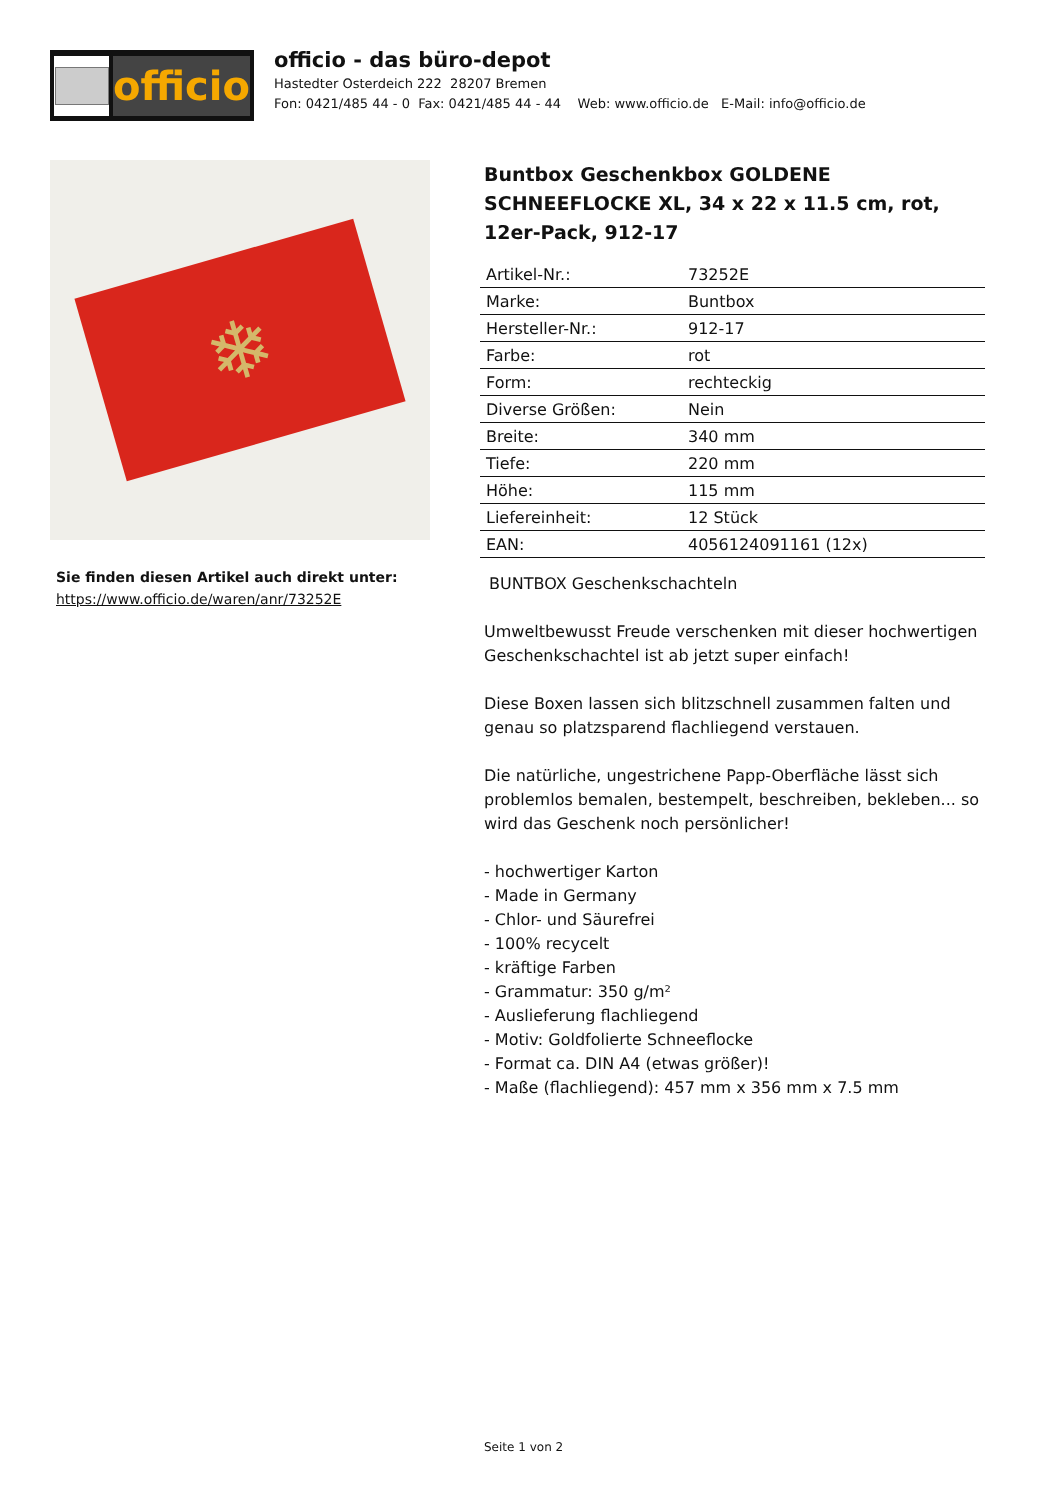officio
officio - das büro-depot
Hastedter Osterdeich 222 28207 Bremen
Fon: 0421/485 44 - 0 Fax: 0421/485 44 - 44 Web: www.officio.de E-Mail: info@officio.de
❄
Sie finden diesen Artikel auch direkt unter:
https://www.officio.de/waren/anr/73252E
Buntbox Geschenkbox GOLDENE SCHNEEFLOCKE XL, 34 x 22 x 11.5 cm, rot, 12er-Pack, 912-17
| Artikel-Nr.: | 73252E |
| Marke: | Buntbox |
| Hersteller-Nr.: | 912-17 |
| Farbe: | rot |
| Form: | rechteckig |
| Diverse Größen: | Nein |
| Breite: | 340 mm |
| Tiefe: | 220 mm |
| Höhe: | 115 mm |
| Liefereinheit: | 12 Stück |
| EAN: | 4056124091161 (12x) |
BUNTBOX Geschenkschachteln
Umweltbewusst Freude verschenken mit dieser hochwertigen Geschenkschachtel ist ab jetzt super einfach!
Diese Boxen lassen sich blitzschnell zusammen falten und genau so platzsparend flachliegend verstauen.
Die natürliche, ungestrichene Papp-Oberfläche lässt sich problemlos bemalen, bestempelt, beschreiben, bekleben... so wird das Geschenk noch persönlicher!
- hochwertiger Karton
- Made in Germany
- Chlor- und Säurefrei
- 100% recycelt
- kräftige Farben
- Grammatur: 350 g/m²
- Auslieferung flachliegend
- Motiv: Goldfolierte Schneeflocke
- Format ca. DIN A4 (etwas größer)!
- Maße (flachliegend): 457 mm x 356 mm x 7.5 mm
Seite 1 von 2